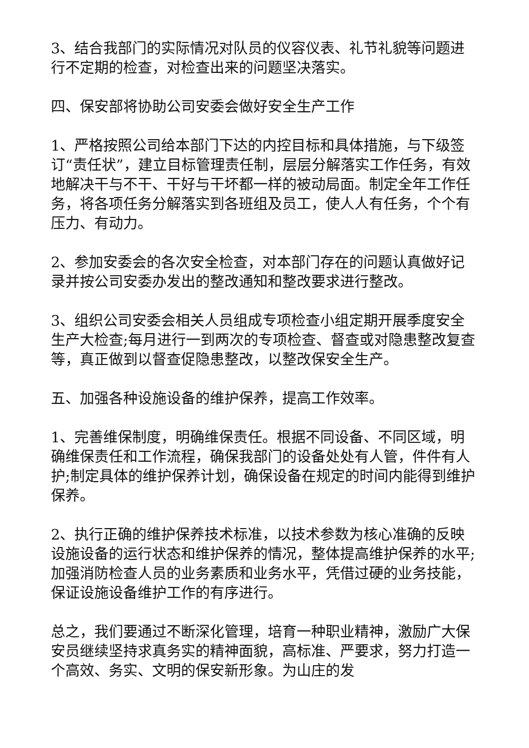3、结合我部门的实际情况对队员的仪容仪表、礼节礼貌等问题进行不定期的检查，对检查出来的问题坚决落实。
四、保安部将协助公司安委会做好安全生产工作
1、严格按照公司给本部门下达的内控目标和具体措施，与下级签订“责任状”，建立目标管理责任制，层层分解落实工作任务，有效地解决干与不干、干好与干坏都一样的被动局面。制定全年工作任务，将各项任务分解落实到各班组及员工，使人人有任务，个个有压力、有动力。
2、参加安委会的各次安全检查，对本部门存在的问题认真做好记录并按公司安委办发出的整改通知和整改要求进行整改。
3、组织公司安委会相关人员组成专项检查小组定期开展季度安全生产大检查;每月进行一到两次的专项检查、督查或对隐患整改复查等，真正做到以督查促隐患整改，以整改保安全生产。
五、加强各种设施设备的维护保养，提高工作效率。
1、完善维保制度，明确维保责任。根据不同设备、不同区域，明确维保责任和工作流程，确保我部门的设备处处有人管，件件有人护;制定具体的维护保养计划，确保设备在规定的时间内能得到维护保养。
2、执行正确的维护保养技术标准，以技术参数为核心准确的反映设施设备的运行状态和维护保养的情况，整体提高维护保养的水平;加强消防检查人员的业务素质和业务水平，凭借过硬的业务技能，保证设施设备维护工作的有序进行。
总之，我们要通过不断深化管理，培育一种职业精神，激励广大保安员继续坚持求真务实的精神面貌，高标准、严要求，努力打造一个高效、务实、文明的保安新形象。为山庄的发